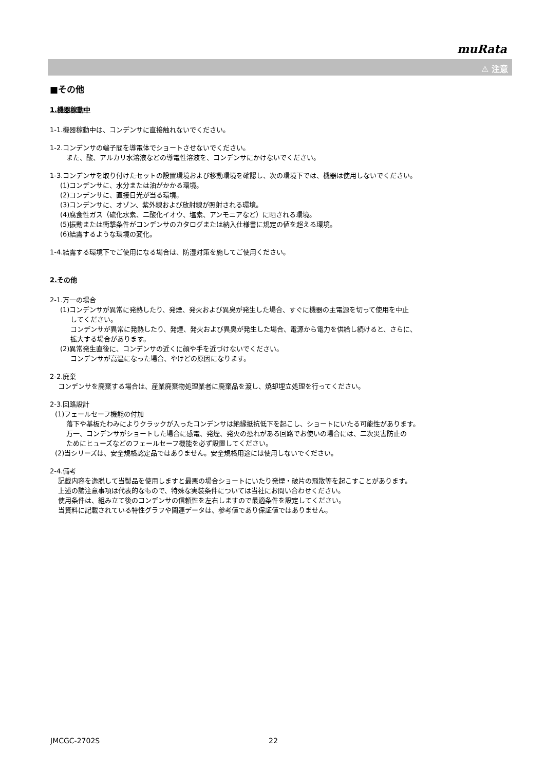muRata
⚠ 注意
■その他
1.機器稼動中
1-1.機器稼動中は、コンデンサに直接触れないでください。
1-2.コンデンサの端子間を導電体でショートさせないでください。
また、酸、アルカリ水溶液などの導電性溶液を、コンデンサにかけないでください。
1-3.コンデンサを取り付けたセットの設置環境および移動環境を確認し、次の環境下では、機器は使用しないでください。
(1)コンデンサに、水分または油がかかる環境。
(2)コンデンサに、直接日光が当る環境。
(3)コンデンサに、オゾン、紫外線および放射線が照射される環境。
(4)腐食性ガス（硫化水素、二酸化イオウ、塩素、アンモニアなど）に晒される環境。
(5)振動または衝撃条件がコンデンサのカタログまたは納入仕様書に規定の値を超える環境。
(6)結露するような環境の変化。
1-4.結露する環境下でご使用になる場合は、防湿対策を施してご使用ください。
2.その他
2-1.万一の場合
(1)コンデンサが異常に発熱したり、発煙、発火および異臭が発生した場合、すぐに機器の主電源を切って使用を中止
してください。
コンデンサが異常に発熱したり、発煙、発火および異臭が発生した場合、電源から電力を供給し続けると、さらに、
拡大する場合があります。
(2)異常発生直後に、コンデンサの近くに顔や手を近づけないでください。
コンデンサが高温になった場合、やけどの原因になります。
2-2.廃棄
コンデンサを廃棄する場合は、産業廃棄物処理業者に廃棄品を渡し、焼却埋立処理を行ってください。
2-3.回路設計
(1)フェールセーフ機能の付加
落下や基板たわみによりクラックが入ったコンデンサは絶縁抵抗低下を起こし、ショートにいたる可能性があります。
万一、コンデンサがショートした場合に感電、発煙、発火の恐れがある回路でお使いの場合には、二次災害防止の
ためにヒューズなどのフェールセーフ機能を必ず設置してください。
(2)当シリーズは、安全規格認定品ではありません。安全規格用途には使用しないでください。
2-4.備考
記載内容を逸脱して当製品を使用しますと最悪の場合ショートにいたり発煙・破片の飛散等を起こすことがあります。
上述の諸注意事項は代表的なもので、特殊な実装条件については当社にお問い合わせください。
使用条件は、組み立て後のコンデンサの信頼性を左右しますので最適条件を設定してください。
当資料に記載されている特性グラフや関連データは、参考値であり保証値ではありません。
JMCGC-2702S 22